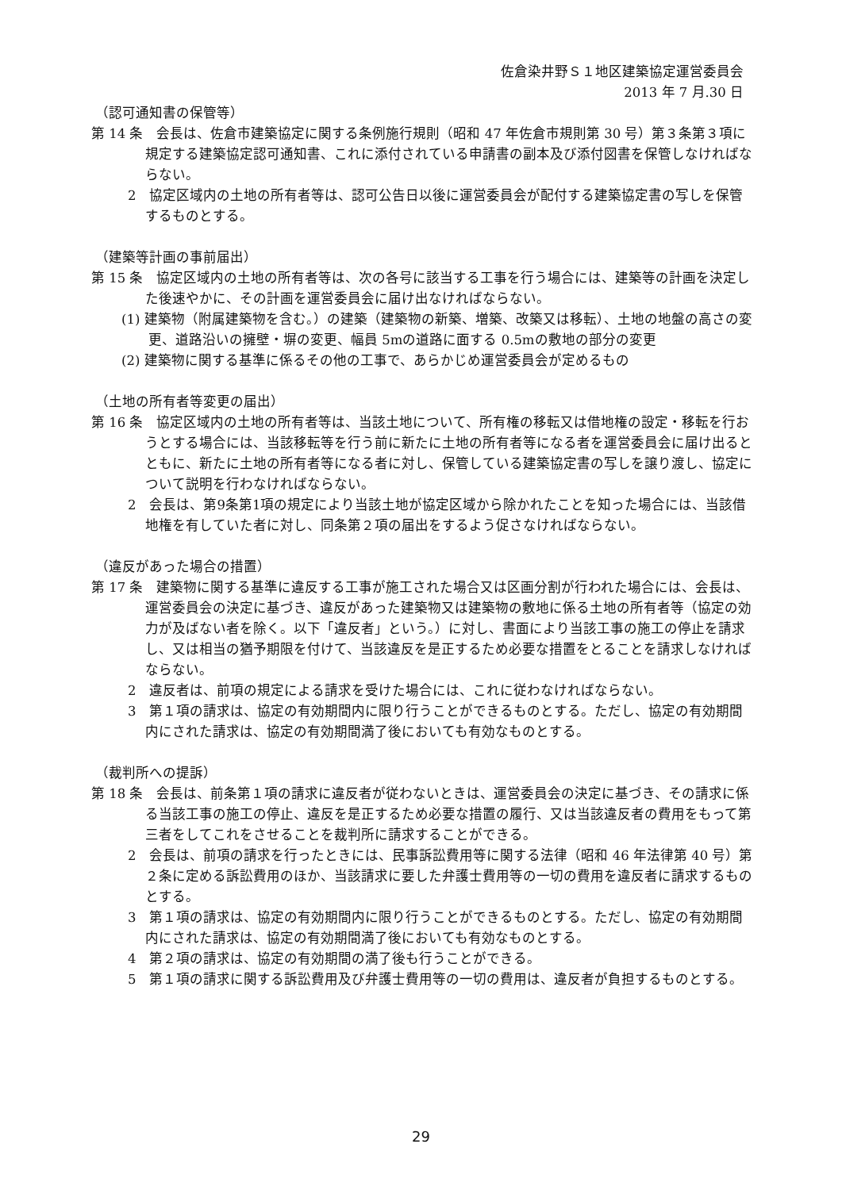佐倉染井野Ｓ１地区建築協定運営委員会
2013 年 7 月.30 日
（認可通知書の保管等）
第 14 条　会長は、佐倉市建築協定に関する条例施行規則（昭和 47 年佐倉市規則第 30 号）第３条第３項に規定する建築協定認可通知書、これに添付されている申請書の副本及び添付図書を保管しなければならない。
2　協定区域内の土地の所有者等は、認可公告日以後に運営委員会が配付する建築協定書の写しを保管するものとする。
（建築等計画の事前届出）
第 15 条　協定区域内の土地の所有者等は、次の各号に該当する工事を行う場合には、建築等の計画を決定した後速やかに、その計画を運営委員会に届け出なければならない。
(1) 建築物（附属建築物を含む。）の建築（建築物の新築、増築、改築又は移転）、土地の地盤の高さの変更、道路沿いの擁壁・塀の変更、幅員 5mの道路に面する 0.5mの敷地の部分の変更
(2) 建築物に関する基準に係るその他の工事で、あらかじめ運営委員会が定めるもの
（土地の所有者等変更の届出）
第 16 条　協定区域内の土地の所有者等は、当該土地について、所有権の移転又は借地権の設定・移転を行おうとする場合には、当該移転等を行う前に新たに土地の所有者等になる者を運営委員会に届け出るとともに、新たに土地の所有者等になる者に対し、保管している建築協定書の写しを譲り渡し、協定について説明を行わなければならない。
2　会長は、第9条第1項の規定により当該土地が協定区域から除かれたことを知った場合には、当該借地権を有していた者に対し、同条第２項の届出をするよう促さなければならない。
（違反があった場合の措置）
第 17 条　建築物に関する基準に違反する工事が施工された場合又は区画分割が行われた場合には、会長は、運営委員会の決定に基づき、違反があった建築物又は建築物の敷地に係る土地の所有者等（協定の効力が及ばない者を除く。以下「違反者」という。）に対し、書面により当該工事の施工の停止を請求し、又は相当の猶予期限を付けて、当該違反を是正するため必要な措置をとることを請求しなければならない。
2　違反者は、前項の規定による請求を受けた場合には、これに従わなければならない。
3　第１項の請求は、協定の有効期間内に限り行うことができるものとする。ただし、協定の有効期間内にされた請求は、協定の有効期間満了後においても有効なものとする。
（裁判所への提訴）
第 18 条　会長は、前条第１項の請求に違反者が従わないときは、運営委員会の決定に基づき、その請求に係る当該工事の施工の停止、違反を是正するため必要な措置の履行、又は当該違反者の費用をもって第三者をしてこれをさせることを裁判所に請求することができる。
2　会長は、前項の請求を行ったときには、民事訴訟費用等に関する法律（昭和 46 年法律第 40 号）第２条に定める訴訟費用のほか、当該請求に要した弁護士費用等の一切の費用を違反者に請求するものとする。
3　第１項の請求は、協定の有効期間内に限り行うことができるものとする。ただし、協定の有効期間内にされた請求は、協定の有効期間満了後においても有効なものとする。
4　第２項の請求は、協定の有効期間の満了後も行うことができる。
5　第１項の請求に関する訴訟費用及び弁護士費用等の一切の費用は、違反者が負担するものとする。
29